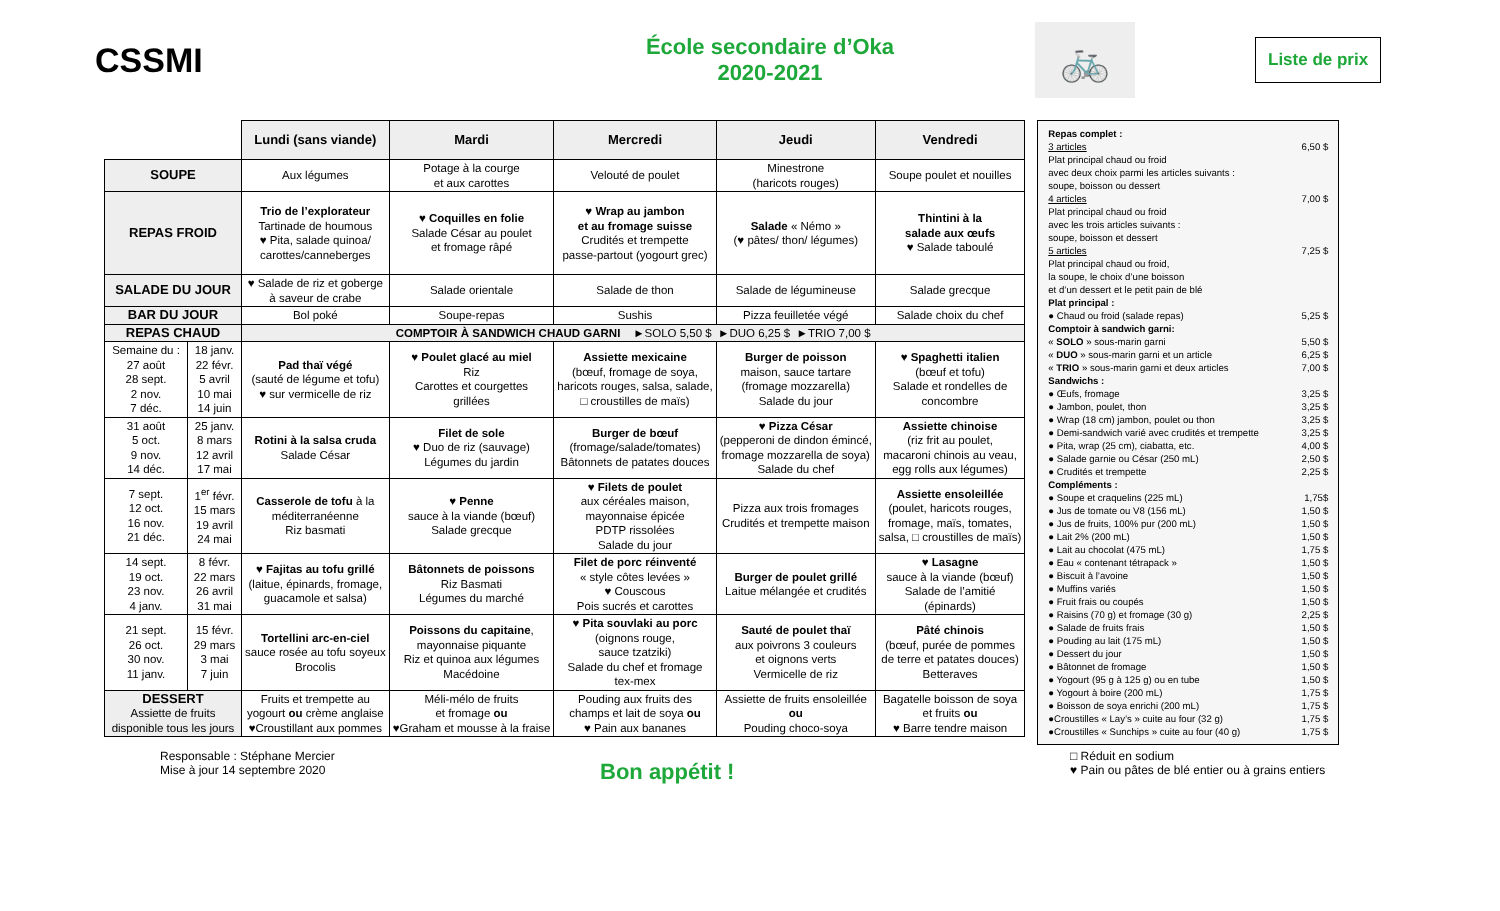CSSMI
École secondaire d’Oka
2020-2021
🚲
Liste de prix
| | | Lundi (sans viande) | Mardi | Mercredi | Jeudi | Vendredi |
| SOUPE | | Aux légumes | Potage à la courge et aux carottes | Velouté de poulet | Minestrone (haricots rouges) | Soupe poulet et nouilles |
| REPAS FROID | | Trio de l’explorateur Tartinade de houmous ♥ Pita, salade quinoa/ carottes/canneberges | ♥ Coquilles en folie Salade César au poulet et fromage râpé | ♥ Wrap au jambon et au fromage suisse Crudités et trempette passe-partout (yogourt grec) | Salade « Némo » (♥ pâtes/ thon/ légumes) | Thintini à la salade aux œufs ♥ Salade taboulé |
| SALADE DU JOUR | | ♥ Salade de riz et goberge à saveur de crabe | Salade orientale | Salade de thon | Salade de légumineuse | Salade grecque |
| BAR DU JOUR | | Bol poké | Soupe-repas | Sushis | Pizza feuilletée végé | Salade choix du chef |
| REPAS CHAUD | | COMPTOIR À SANDWICH CHAUD GARNI ►SOLO 5,50 $ ►DUO 6,25 $ ►TRIO 7,00 $ | | | | |
| Semaine du : 27 août 28 sept. 2 nov. 7 déc. | 18 janv. 22 févr. 5 avril 10 mai 14 juin | Pad thaï végé (sauté de légume et tofu) ♥ sur vermicelle de riz | ♥ Poulet glacé au miel Riz Carottes et courgettes grillées | Assiette mexicaine (bœuf, fromage de soya, haricots rouges, salsa, salade, □ croustilles de maïs) | Burger de poisson maison, sauce tartare (fromage mozzarella) Salade du jour | ♥ Spaghetti italien (bœuf et tofu) Salade et rondelles de concombre |
| 31 août 5 oct. 9 nov. 14 déc. | 25 janv. 8 mars 12 avril 17 mai | Rotini à la salsa cruda Salade César | Filet de sole ♥ Duo de riz (sauvage) Légumes du jardin | Burger de bœuf (fromage/salade/tomates) Bâtonnets de patates douces | ♥ Pizza César (pepperoni de dindon émincé, fromage mozzarella de soya) Salade du chef | Assiette chinoise (riz frit au poulet, macaroni chinois au veau, egg rolls aux légumes) |
| 7 sept. 12 oct. 16 nov. 21 déc. | 1<sup>er</sup> févr. 15 mars 19 avril 24 mai | Casserole de tofu à la méditerranéenne Riz basmati | ♥ Penne sauce à la viande (bœuf) Salade grecque | ♥ Filets de poulet aux céréales maison, mayonnaise épicée PDTP rissolées Salade du jour | Pizza aux trois fromages Crudités et trempette maison | Assiette ensoleillée (poulet, haricots rouges, fromage, maïs, tomates, salsa, □ croustilles de maïs) |
| 14 sept. 19 oct. 23 nov. 4 janv. | 8 févr. 22 mars 26 avril 31 mai | ♥ Fajitas au tofu grillé (laitue, épinards, fromage, guacamole et salsa) | Bâtonnets de poissons Riz Basmati Légumes du marché | Filet de porc réinventé « style côtes levées » ♥ Couscous Pois sucrés et carottes | Burger de poulet grillé Laitue mélangée et crudités | ♥ Lasagne sauce à la viande (bœuf) Salade de l’amitié (épinards) |
| 21 sept. 26 oct. 30 nov. 11 janv. | 15 févr. 29 mars 3 mai 7 juin | Tortellini arc-en-ciel sauce rosée au tofu soyeux Brocolis | Poissons du capitaine , mayonnaise piquante Riz et quinoa aux légumes Macédoine | ♥ Pita souvlaki au porc (oignons rouge, sauce tzatziki) Salade du chef et fromage tex-mex | Sauté de poulet thaï aux poivrons 3 couleurs et oignons verts Vermicelle de riz | Pâté chinois (bœuf, purée de pommes de terre et patates douces) Betteraves |
| DESSERT Assiette de fruits disponible tous les jours | | Fruits et trempette au yogourt ou crème anglaise ♥Croustillant aux pommes | Méli-mélo de fruits et fromage ou ♥Graham et mousse à la fraise | Pouding aux fruits des champs et lait de soya ou ♥ Pain aux bananes | Assiette de fruits ensoleillée ou Pouding choco-soya | Bagatelle boisson de soya et fruits ou ♥ Barre tendre maison |
Repas complet :
3 articles 6,50 $
Plat principal chaud ou froid
avec deux choix parmi les articles suivants :
soupe, boisson ou dessert
4 articles 7,00 $
Plat principal chaud ou froid
avec les trois articles suivants :
soupe, boisson et dessert
5 articles 7,25 $
Plat principal chaud ou froid,
la soupe, le choix d’une boisson
et d’un dessert et le petit pain de blé
Plat principal :
● Chaud ou froid (salade repas) 5,25 $
Comptoir à sandwich garni:
« SOLO » sous-marin garni 5,50 $
« DUO » sous-marin garni et un article 6,25 $
« TRIO » sous-marin garni et deux articles 7,00 $
Sandwichs :
● Œufs, fromage 3,25 $
● Jambon, poulet, thon 3,25 $
● Wrap (18 cm) jambon, poulet ou thon 3,25 $
● Demi-sandwich varié avec crudités et trempette 3,25 $
● Pita, wrap (25 cm), ciabatta, etc. 4,00 $
● Salade garnie ou César (250 mL) 2,50 $
● Crudités et trempette 2,25 $
Compléments :
● Soupe et craquelins (225 mL) 1,75$
● Jus de tomate ou V8 (156 mL) 1,50 $
● Jus de fruits, 100% pur (200 mL) 1,50 $
● Lait 2% (200 mL) 1,50 $
● Lait au chocolat (475 mL) 1,75 $
● Eau « contenant tétrapack » 1,50 $
● Biscuit à l’avoine 1,50 $
● Muffins variés 1,50 $
● Fruit frais ou coupés 1,50 $
● Raisins (70 g) et fromage (30 g) 2,25 $
● Salade de fruits frais 1,50 $
● Pouding au lait (175 mL) 1,50 $
● Dessert du jour 1,50 $
● Bâtonnet de fromage 1,50 $
● Yogourt (95 g à 125 g) ou en tube 1,50 $
● Yogourt à boire (200 mL) 1,75 $
● Boisson de soya enrichi (200 mL) 1,75 $
●Croustilles « Lay’s » cuite au four (32 g) 1,75 $
●Croustilles « Sunchips » cuite au four (40 g) 1,75 $
Responsable : Stéphane Mercier
Mise à jour 14 septembre 2020
Bon appétit !
□ Réduit en sodium
♥ Pain ou pâtes de blé entier ou à grains entiers